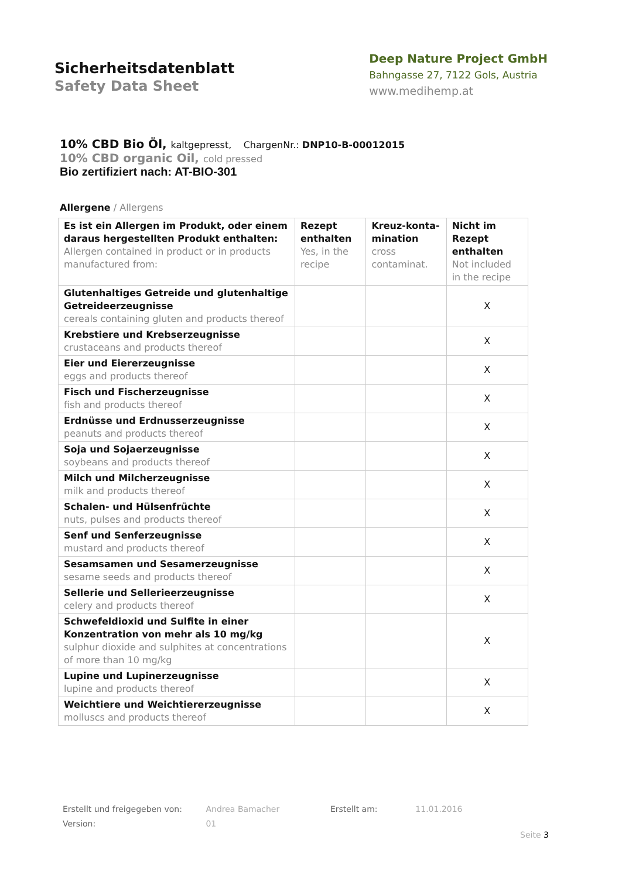Sicherheitsdatenblatt
Safety Data Sheet
Deep Nature Project GmbH
Bahngasse 27, 7122 Gols, Austria
www.medihemp.at
10% CBD Bio Öl, kaltgepresst, ChargenNr.: DNP10-B-00012015
10% CBD organic Oil, cold pressed
Bio zertifiziert nach: AT-BIO-301
Allergene / Allergens
| Es ist ein Allergen im Produkt, oder einem daraus hergestellten Produkt enthalten: Allergen contained in product or in products manufactured from: | Rezept enthalten Yes, in the recipe | Kreuz-konta-mination cross contaminat. | Nicht im Rezept enthalten Not included in the recipe |
| --- | --- | --- | --- |
| Glutenhaltiges Getreide und glutenhaltige Getreideerzeugnisse cereals containing gluten and products thereof | | | X |
| Krebstiere und Krebserzeugnisse crustaceans and products thereof | | | X |
| Eier und Eiererzeugnisse eggs and products thereof | | | X |
| Fisch und Fischerzeugnisse fish and products thereof | | | X |
| Erdnüsse und Erdnusserzeugnisse peanuts and products thereof | | | X |
| Soja und Sojaerzeugnisse soybeans and products thereof | | | X |
| Milch und Milcherzeugnisse milk and products thereof | | | X |
| Schalen- und Hülsenfrüchte nuts, pulses and products thereof | | | X |
| Senf und Senferzeugnisse mustard and products thereof | | | X |
| Sesamsamen und Sesamerzeugnisse sesame seeds and products thereof | | | X |
| Sellerie und Sellerieerzeugnisse celery and products thereof | | | X |
| Schwefeldioxid und Sulfite in einer Konzentration von mehr als 10 mg/kg sulphur dioxide and sulphites at concentrations of more than 10 mg/kg | | | X |
| Lupine und Lupinerzeugnisse lupine and products thereof | | | X |
| Weichtiere und Weichtiererzeugnisse molluscs and products thereof | | | X |
Erstellt und freigegeben von: Andrea Bamacher Erstellt am: 11.01.2016
Version: 01
Seite 3